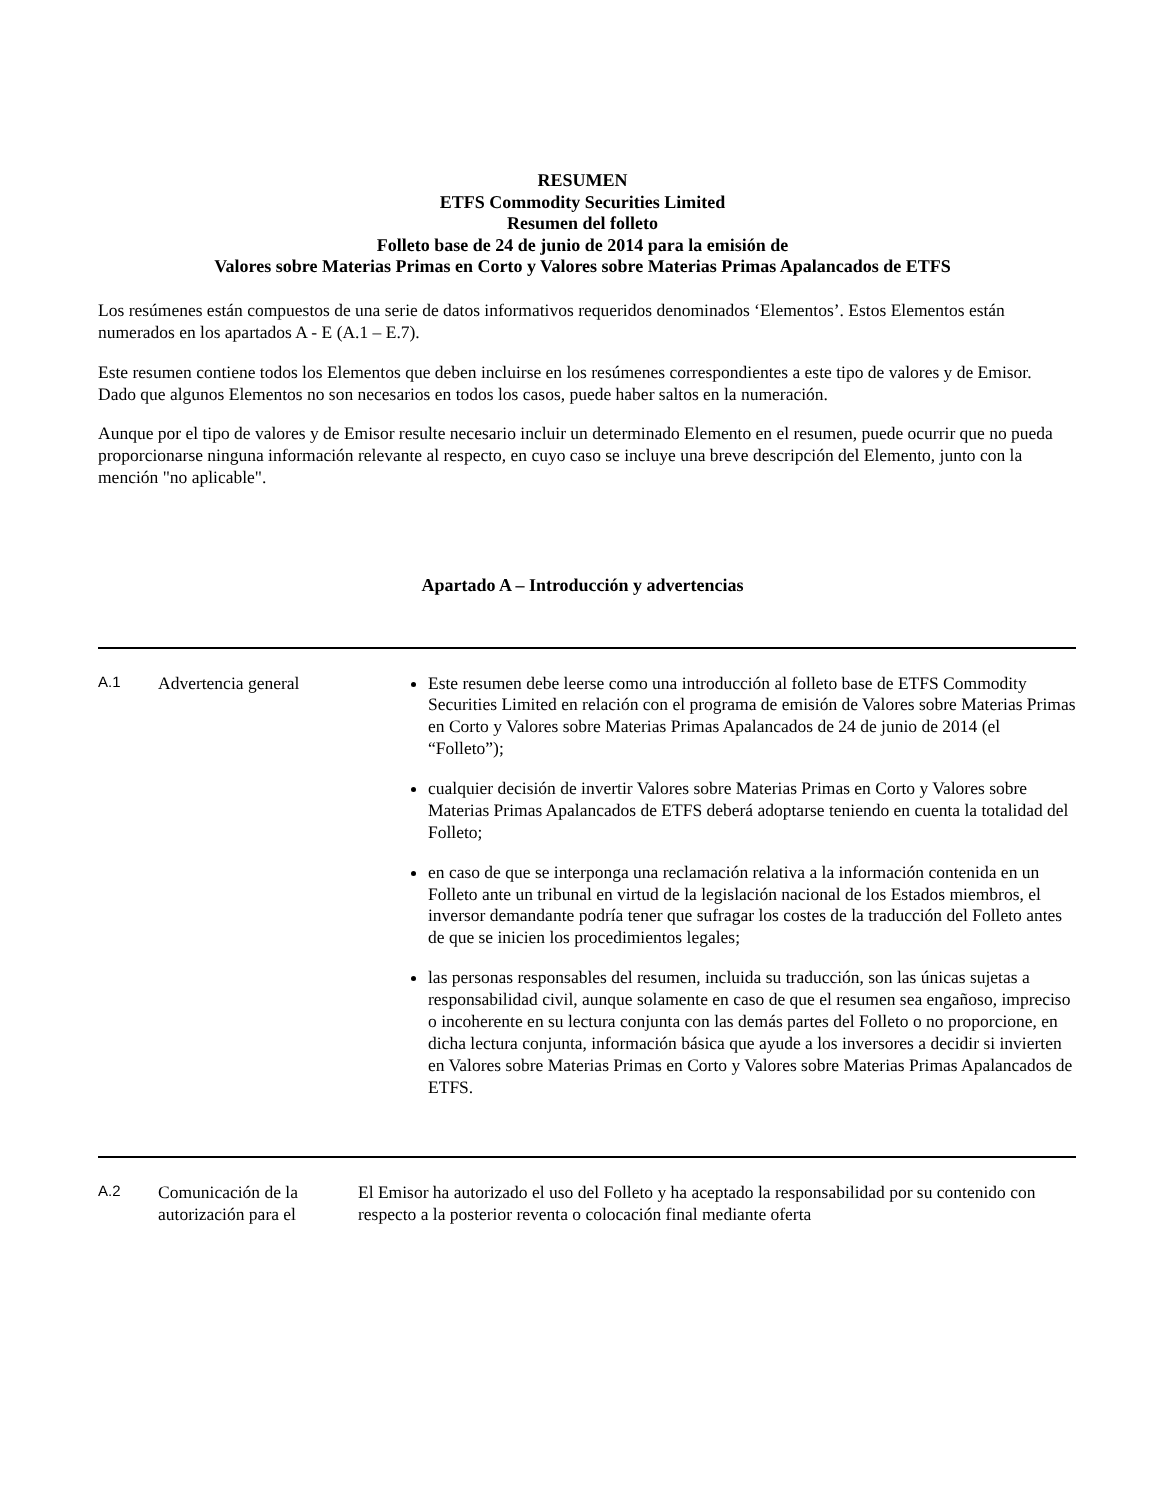RESUMEN
ETFS Commodity Securities Limited
Resumen del folleto
Folleto base de 24 de junio de 2014 para la emisión de
Valores sobre Materias Primas en Corto y Valores sobre Materias Primas Apalancados de ETFS
Los resúmenes están compuestos de una serie de datos informativos requeridos denominados ‘Elementos’. Estos Elementos están numerados en los apartados A - E (A.1 – E.7).
Este resumen contiene todos los Elementos que deben incluirse en los resúmenes correspondientes a este tipo de valores y de Emisor. Dado que algunos Elementos no son necesarios en todos los casos, puede haber saltos en la numeración.
Aunque por el tipo de valores y de Emisor resulte necesario incluir un determinado Elemento en el resumen, puede ocurrir que no pueda proporcionarse ninguna información relevante al respecto, en cuyo caso se incluye una breve descripción del Elemento, junto con la mención "no aplicable".
Apartado A – Introducción y advertencias
| A.1 | Advertencia general | Este resumen debe leerse como una introducción al folleto base de ETFS Commodity Securities Limited en relación con el programa de emisión de Valores sobre Materias Primas en Corto y Valores sobre Materias Primas Apalancados de 24 de junio de 2014 (el “Folleto”); cualquier decisión de invertir Valores sobre Materias Primas en Corto y Valores sobre Materias Primas Apalancados de ETFS deberá adoptarse teniendo en cuenta la totalidad del Folleto; en caso de que se interponga una reclamación relativa a la información contenida en un Folleto ante un tribunal en virtud de la legislación nacional de los Estados miembros, el inversor demandante podría tener que sufragar los costes de la traducción del Folleto antes de que se inicien los procedimientos legales; las personas responsables del resumen, incluida su traducción, son las únicas sujetas a responsabilidad civil, aunque solamente en caso de que el resumen sea engañoso, impreciso o incoherente en su lectura conjunta con las demás partes del Folleto o no proporcione, en dicha lectura conjunta, información básica que ayude a los inversores a decidir si invierten en Valores sobre Materias Primas en Corto y Valores sobre Materias Primas Apalancados de ETFS. |
| A.2 | Comunicación de la autorización para el | El Emisor ha autorizado el uso del Folleto y ha aceptado la responsabilidad por su contenido con respecto a la posterior reventa o colocación final mediante oferta |